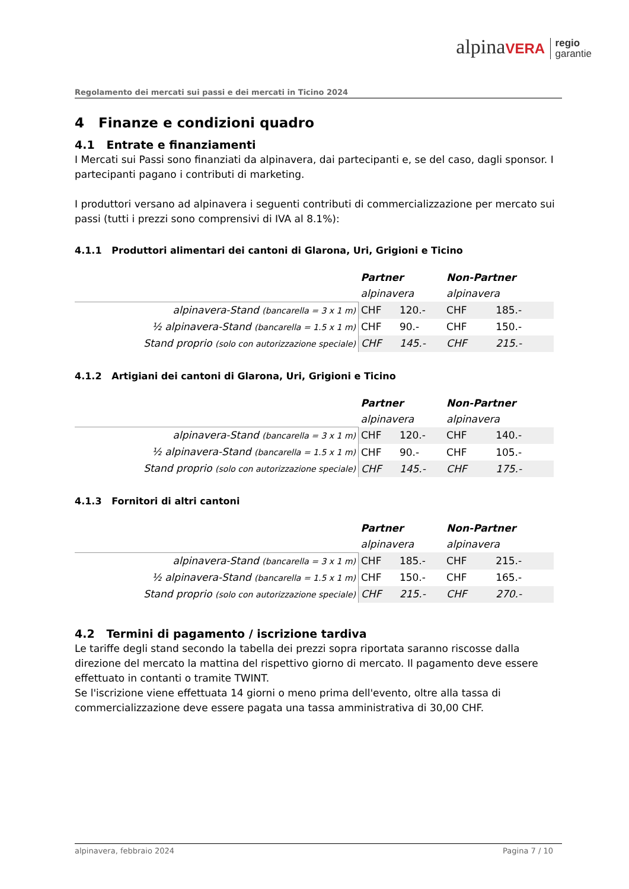alpinaVERA regio
garantie
Regolamento dei mercati sui passi e dei mercati in Ticino 2024
4 Finanze e condizioni quadro
4.1 Entrate e finanziamenti
I Mercati sui Passi sono finanziati da alpinavera, dai partecipanti e, se del caso, dagli sponsor. I partecipanti pagano i contributi di marketing.
I produttori versano ad alpinavera i seguenti contributi di commercializzazione per mercato sui passi (tutti i prezzi sono comprensivi di IVA al 8.1%):
4.1.1 Produttori alimentari dei cantoni di Glarona, Uri, Grigioni e Ticino
| | Partner | | Non-Partner | |
| | alpinavera | | alpinavera | |
| alpinavera-Stand (bancarella = 3 x 1 m) | CHF | 120.- | CHF | 185.- |
| ½ alpinavera-Stand (bancarella = 1.5 x 1 m) | CHF | 90.- | CHF | 150.- |
| Stand proprio (solo con autorizzazione speciale) | CHF | 145.- | CHF | 215.- |
4.1.2 Artigiani dei cantoni di Glarona, Uri, Grigioni e Ticino
| | Partner | | Non-Partner | |
| | alpinavera | | alpinavera | |
| alpinavera-Stand (bancarella = 3 x 1 m) | CHF | 120.- | CHF | 140.- |
| ½ alpinavera-Stand (bancarella = 1.5 x 1 m) | CHF | 90.- | CHF | 105.- |
| Stand proprio (solo con autorizzazione speciale) | CHF | 145.- | CHF | 175.- |
4.1.3 Fornitori di altri cantoni
| | Partner | | Non-Partner | |
| | alpinavera | | alpinavera | |
| alpinavera-Stand (bancarella = 3 x 1 m) | CHF | 185.- | CHF | 215.- |
| ½ alpinavera-Stand (bancarella = 1.5 x 1 m) | CHF | 150.- | CHF | 165.- |
| Stand proprio (solo con autorizzazione speciale) | CHF | 215.- | CHF | 270.- |
4.2 Termini di pagamento / iscrizione tardiva
Le tariffe degli stand secondo la tabella dei prezzi sopra riportata saranno riscosse dalla direzione del mercato la mattina del rispettivo giorno di mercato. Il pagamento deve essere effettuato in contanti o tramite TWINT.
Se l'iscrizione viene effettuata 14 giorni o meno prima dell'evento, oltre alla tassa di commercializzazione deve essere pagata una tassa amministrativa di 30,00 CHF.
alpinavera, febbraio 2024 Pagina 7 / 10